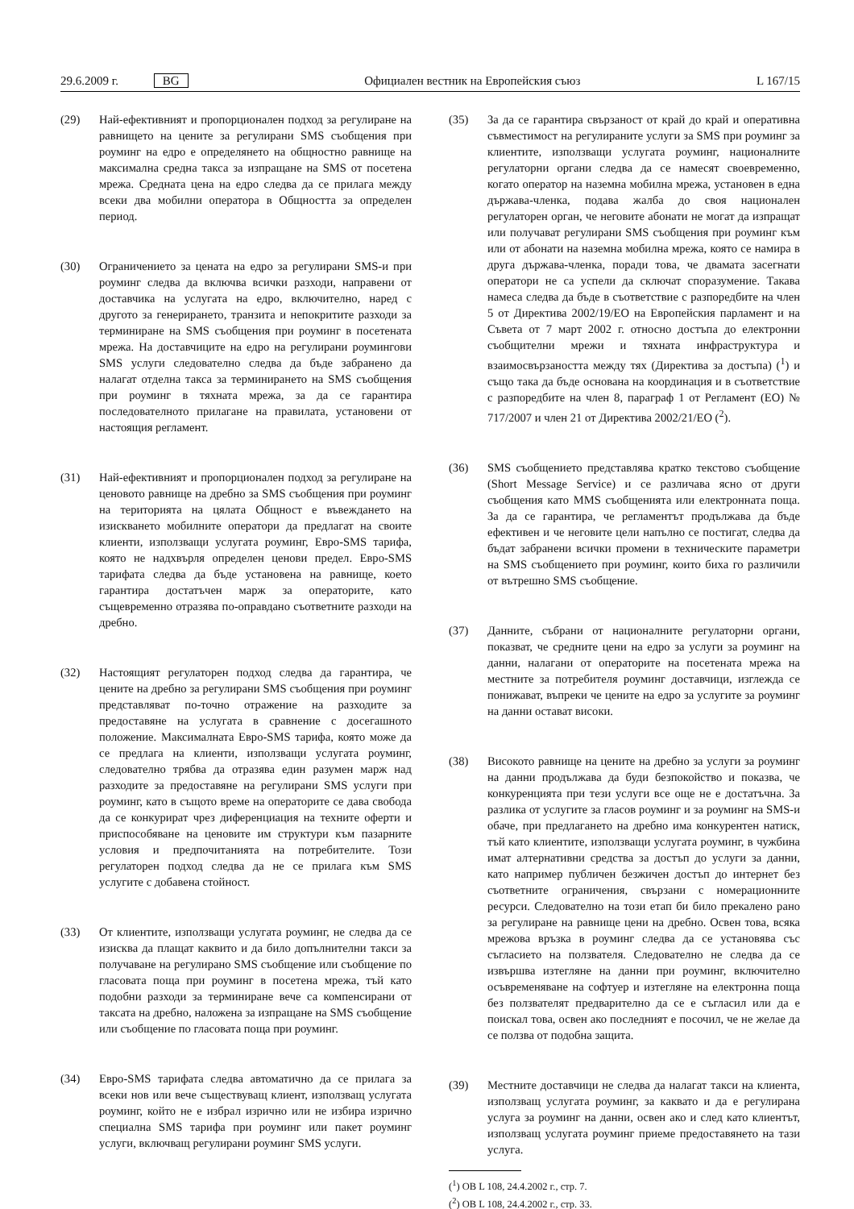29.6.2009 г. BG Официален вестник на Европейския съюз L 167/15
(29) Най-ефективният и пропорционален подход за регулиране на равнището на цените за регулирани SMS съобщения при роуминг на едро е определянето на общностно равнище на максимална средна такса за изпращане на SMS от посетена мрежа. Средната цена на едро следва да се прилага между всеки два мобилни оператора в Общността за определен период.
(30) Ограничението за цената на едро за регулирани SMS-и при роуминг следва да включва всички разходи, направени от доставчика на услугата на едро, включително, наред с другото за генерирането, транзита и непокритите разходи за терминиране на SMS съобщения при роуминг в посетената мрежа. На доставчиците на едро на регулирани роумингови SMS услуги следователно следва да бъде забранено да налагат отделна такса за терминирането на SMS съобщения при роуминг в тяхната мрежа, за да се гарантира последователното прилагане на правилата, установени от настоящия регламент.
(31) Най-ефективният и пропорционален подход за регулиране на ценовото равнище на дребно за SMS съобщения при роуминг на територията на цялата Общност е въвеждането на изискването мобилните оператори да предлагат на своите клиенти, използващи услугата роуминг, Евро-SMS тарифа, която не надхвърля определен ценови предел. Евро-SMS тарифата следва да бъде установена на равнище, което гарантира достатъчен марж за операторите, като същевременно отразява по-оправдано съответните разходи на дребно.
(32) Настоящият регулаторен подход следва да гарантира, че цените на дребно за регулирани SMS съобщения при роуминг представляват по-точно отражение на разходите за предоставяне на услугата в сравнение с досегашното положение. Максималната Евро-SMS тарифа, която може да се предлага на клиенти, използващи услугата роуминг, следователно трябва да отразява един разумен марж над разходите за предоставяне на регулирани SMS услуги при роуминг, като в същото време на операторите се дава свобода да се конкурират чрез диференциация на техните оферти и приспособяване на ценовите им структури към пазарните условия и предпочитанията на потребителите. Този регулаторен подход следва да не се прилага към SMS услугите с добавена стойност.
(33) От клиентите, използващи услугата роуминг, не следва да се изисква да плащат каквито и да било допълнителни такси за получаване на регулирано SMS съобщение или съобщение по гласовата поща при роуминг в посетена мрежа, тъй като подобни разходи за терминиране вече са компенсирани от таксата на дребно, наложена за изпращане на SMS съобщение или съобщение по гласовата поща при роуминг.
(34) Евро-SMS тарифата следва автоматично да се прилага за всеки нов или вече съществуващ клиент, използващ услугата роуминг, който не е избрал изрично или не избира изрично специална SMS тарифа при роуминг или пакет роуминг услуги, включващ регулирани роуминг SMS услуги.
(35) За да се гарантира свързаност от край до край и оперативна съвместимост на регулираните услуги за SMS при роуминг за клиентите, използващи услугата роуминг, националните регулаторни органи следва да се намесят своевременно, когато оператор на наземна мобилна мрежа, установен в една държава-членка, подава жалба до своя национален регулаторен орган, че неговите абонати не могат да изпращат или получават регулирани SMS съобщения при роуминг към или от абонати на наземна мобилна мрежа, която се намира в друга държава-членка, поради това, че двамата засегнати оператори не са успели да сключат споразумение. Такава намеса следва да бъде в съответствие с разпоредбите на член 5 от Директива 2002/19/ЕО на Европейския парламент и на Съвета от 7 март 2002 г. относно достъпа до електронни съобщителни мрежи и тяхната инфраструктура и взаимосвързаността между тях (Директива за достъпа) (<sup>1</sup>) и също така да бъде основана на координация и в съответствие с разпоредбите на член 8, параграф 1 от Регламент (ЕО) № 717/2007 и член 21 от Директива 2002/21/ЕО (<sup>2</sup>).
(36) SMS съобщението представлява кратко текстово съобщение (Short Message Service) и се различава ясно от други съобщения като MMS съобщенията или електронната поща. За да се гарантира, че регламентът продължава да бъде ефективен и че неговите цели напълно се постигат, следва да бъдат забранени всички промени в техническите параметри на SMS съобщението при роуминг, които биха го различили от вътрешно SMS съобщение.
(37) Данните, събрани от националните регулаторни органи, показват, че средните цени на едро за услуги за роуминг на данни, налагани от операторите на посетената мрежа на местните за потребителя роуминг доставчици, изглежда се понижават, въпреки че цените на едро за услугите за роуминг на данни остават високи.
(38) Високото равнище на цените на дребно за услуги за роуминг на данни продължава да буди безпокойство и показва, че конкуренцията при тези услуги все още не е достатъчна. За разлика от услугите за гласов роуминг и за роуминг на SMS-и обаче, при предлагането на дребно има конкурентен натиск, тъй като клиентите, използващи услугата роуминг, в чужбина имат алтернативни средства за достъп до услуги за данни, като например публичен безжичен достъп до интернет без съответните ограничения, свързани с номерационните ресурси. Следователно на този етап би било прекалено рано за регулиране на равнище цени на дребно. Освен това, всяка мрежова връзка в роуминг следва да се установява със съгласието на ползвателя. Следователно не следва да се извършва изтегляне на данни при роуминг, включително осъвременяване на софтуер и изтегляне на електронна поща без ползвателят предварително да се е съгласил или да е поискал това, освен ако последният е посочил, че не желае да се ползва от подобна защита.
(39) Местните доставчици не следва да налагат такси на клиента, използващ услугата роуминг, за каквато и да е регулирана услуга за роуминг на данни, освен ако и след като клиентът, използващ услугата роуминг приеме предоставянето на тази услуга.
(<sup>1</sup>) ОВ L 108, 24.4.2002 г., стр. 7.
(<sup>2</sup>) ОВ L 108, 24.4.2002 г., стр. 33.